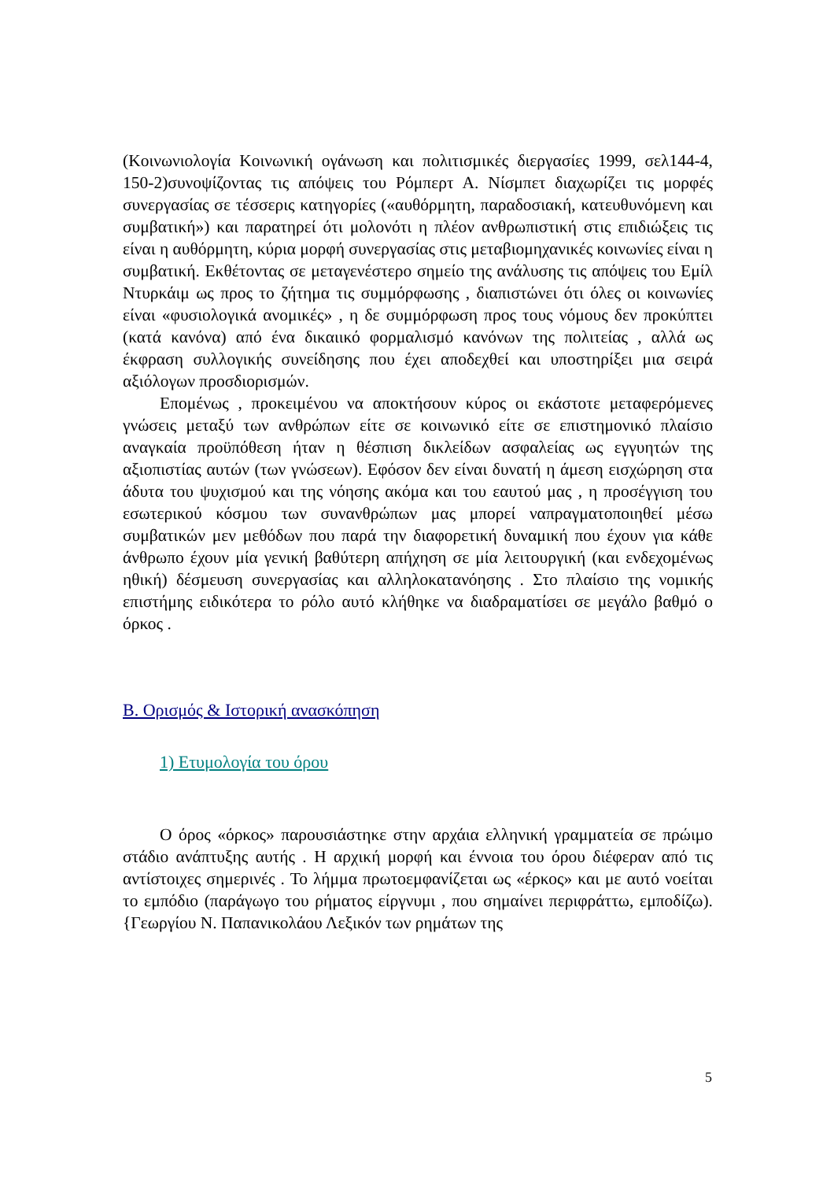(Κοινωνιολογία Κοινωνική ογάνωση και πολιτισμικές διεργασίες 1999, σελ144-4, 150-2)συνοψίζοντας τις απόψεις του Ρόμπερτ Α. Νίσμπετ διαχωρίζει τις μορφές συνεργασίας σε τέσσερις κατηγορίες («αυθόρμητη, παραδοσιακή, κατευθυνόμενη και συμβατική») και παρατηρεί ότι μολονότι η πλέον ανθρωπιστική στις επιδιώξεις τις είναι η αυθόρμητη, κύρια μορφή συνεργασίας στις μεταβιομηχανικές κοινωνίες είναι η συμβατική. Εκθέτοντας σε μεταγενέστερο σημείο της ανάλυσης τις απόψεις του Εμίλ Ντυρκάιμ ως προς το ζήτημα τις συμμόρφωσης , διαπιστώνει ότι όλες οι κοινωνίες είναι «φυσιολογικά ανομικές» , η δε συμμόρφωση προς τους νόμους δεν προκύπτει (κατά κανόνα) από ένα δικαιικό φορμαλισμό κανόνων της πολιτείας , αλλά ως έκφραση συλλογικής συνείδησης που έχει αποδεχθεί και υποστηρίξει μια σειρά αξιόλογων προσδιορισμών.
Επομένως , προκειμένου να αποκτήσουν κύρος οι εκάστοτε μεταφερόμενες γνώσεις μεταξύ των ανθρώπων είτε σε κοινωνικό είτε σε επιστημονικό πλαίσιο αναγκαία προϋπόθεση ήταν η θέσπιση δικλείδων ασφαλείας ως εγγυητών της αξιοπιστίας αυτών (των γνώσεων). Εφόσον δεν είναι δυνατή η άμεση εισχώρηση στα άδυτα του ψυχισμού και της νόησης ακόμα και του εαυτού μας , η προσέγγιση του εσωτερικού κόσμου των συνανθρώπων μας μπορεί ναπραγματοποιηθεί μέσω συμβατικών μεν μεθόδων που παρά την διαφορετική δυναμική που έχουν για κάθε άνθρωπο έχουν μία γενική βαθύτερη απήχηση σε μία λειτουργική (και ενδεχομένως ηθική) δέσμευση συνεργασίας και αλληλοκατανόησης . Στο πλαίσιο της νομικής επιστήμης ειδικότερα το ρόλο αυτό κλήθηκε να διαδραματίσει σε μεγάλο βαθμό ο όρκος .
Β. Ορισμός & Ιστορική ανασκόπηση
1) Ετυμολογία του όρου
Ο όρος «όρκος» παρουσιάστηκε στην αρχάια ελληνική γραμματεία σε πρώιμο στάδιο ανάπτυξης αυτής . Η αρχική μορφή και έννοια του όρου διέφεραν από τις αντίστοιχες σημερινές . Το λήμμα πρωτοεμφανίζεται ως «έρκος» και με αυτό νοείται το εμπόδιο (παράγωγο του ρήματος είργνυμι , που σημαίνει περιφράττω, εμποδίζω).{Γεωργίου Ν. Παπανικολάου Λεξικόν των ρημάτων της
5